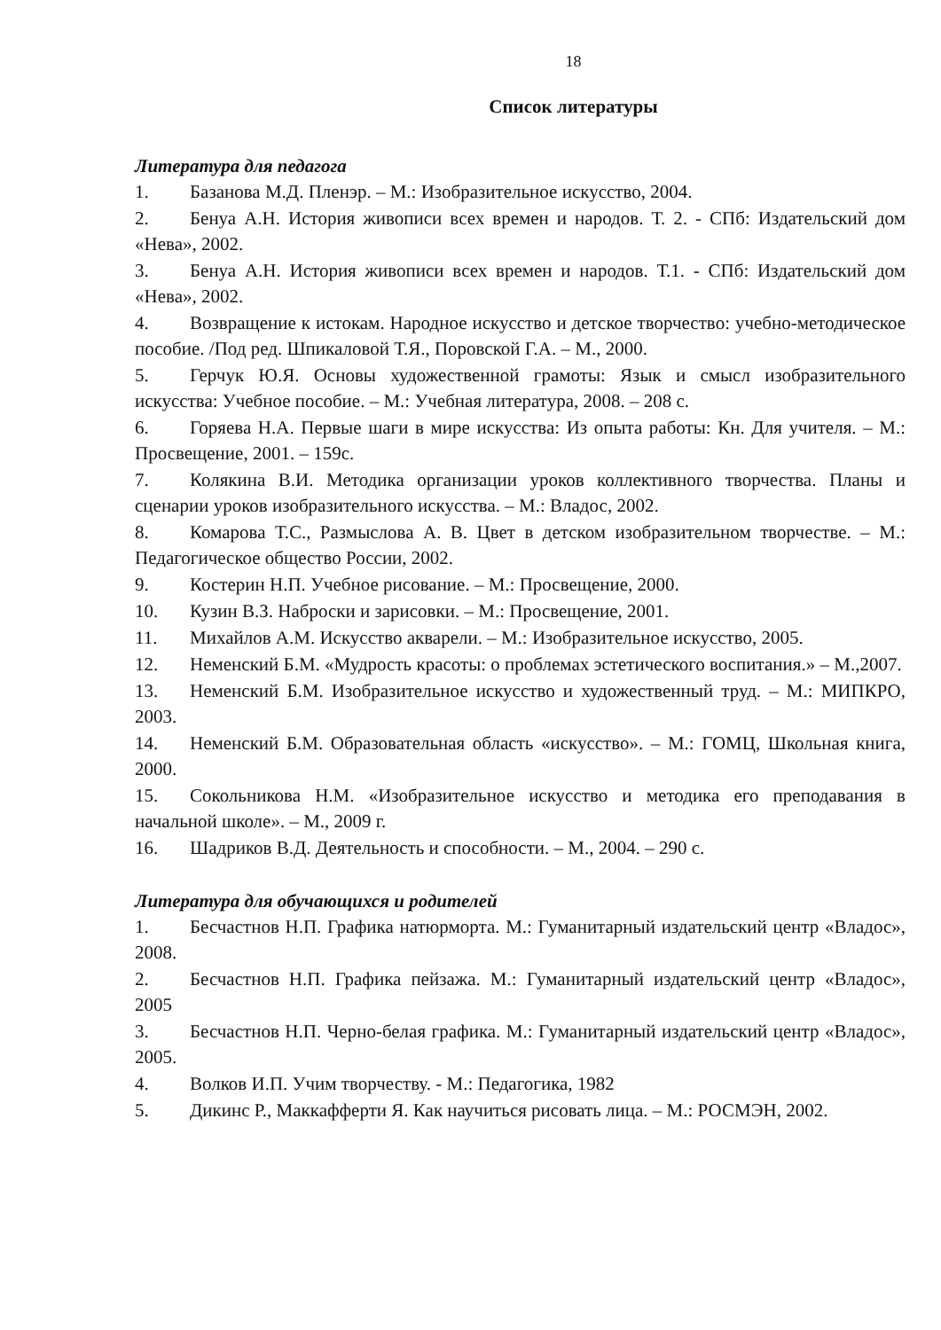18
Список литературы
Литература для педагога
1. Базанова М.Д. Пленэр. – М.: Изобразительное искусство, 2004.
2. Бенуа А.Н. История живописи всех времен и народов. Т. 2. - СПб: Издательский дом «Нева», 2002.
3. Бенуа А.Н. История живописи всех времен и народов. Т.1. - СПб: Издательский дом «Нева», 2002.
4. Возвращение к истокам. Народное искусство и детское творчество: учебно-методическое пособие. /Под ред. Шпикаловой Т.Я., Поровской Г.А. – М., 2000.
5. Герчук Ю.Я. Основы художественной грамоты: Язык и смысл изобразительного искусства: Учебное пособие. – М.: Учебная литература, 2008. – 208 с.
6. Горяева Н.А. Первые шаги в мире искусства: Из опыта работы: Кн. Для учителя. – М.: Просвещение, 2001. – 159с.
7. Колякина В.И. Методика организации уроков коллективного творчества. Планы и сценарии уроков изобразительного искусства. – М.: Владос, 2002.
8. Комарова Т.С., Размыслова А. В. Цвет в детском изобразительном творчестве. – М.: Педагогическое общество России, 2002.
9. Костерин Н.П. Учебное рисование. – М.: Просвещение, 2000.
10. Кузин В.З. Наброски и зарисовки. – М.: Просвещение, 2001.
11. Михайлов А.М. Искусство акварели. – М.: Изобразительное искусство, 2005.
12. Неменский Б.М. «Мудрость красоты: о проблемах эстетического воспитания.» – М.,2007.
13. Неменский Б.М. Изобразительное искусство и художественный труд. – М.: МИПКРО, 2003.
14. Неменский Б.М. Образовательная область «искусство». – М.: ГОМЦ, Школьная книга, 2000.
15. Сокольникова Н.М. «Изобразительное искусство и методика его преподавания в начальной школе». – М., 2009 г.
16. Шадриков В.Д. Деятельность и способности. – М., 2004. – 290 с.
Литература для обучающихся и родителей
1. Бесчастнов Н.П. Графика натюрморта. М.: Гуманитарный издательский центр «Владос», 2008.
2. Бесчастнов Н.П. Графика пейзажа. М.: Гуманитарный издательский центр «Владос», 2005
3. Бесчастнов Н.П. Черно-белая графика. М.: Гуманитарный издательский центр «Владос», 2005.
4. Волков И.П. Учим творчеству. - М.: Педагогика, 1982
5. Дикинс Р., Маккафферти Я. Как научиться рисовать лица. – М.: РОСМЭН, 2002.